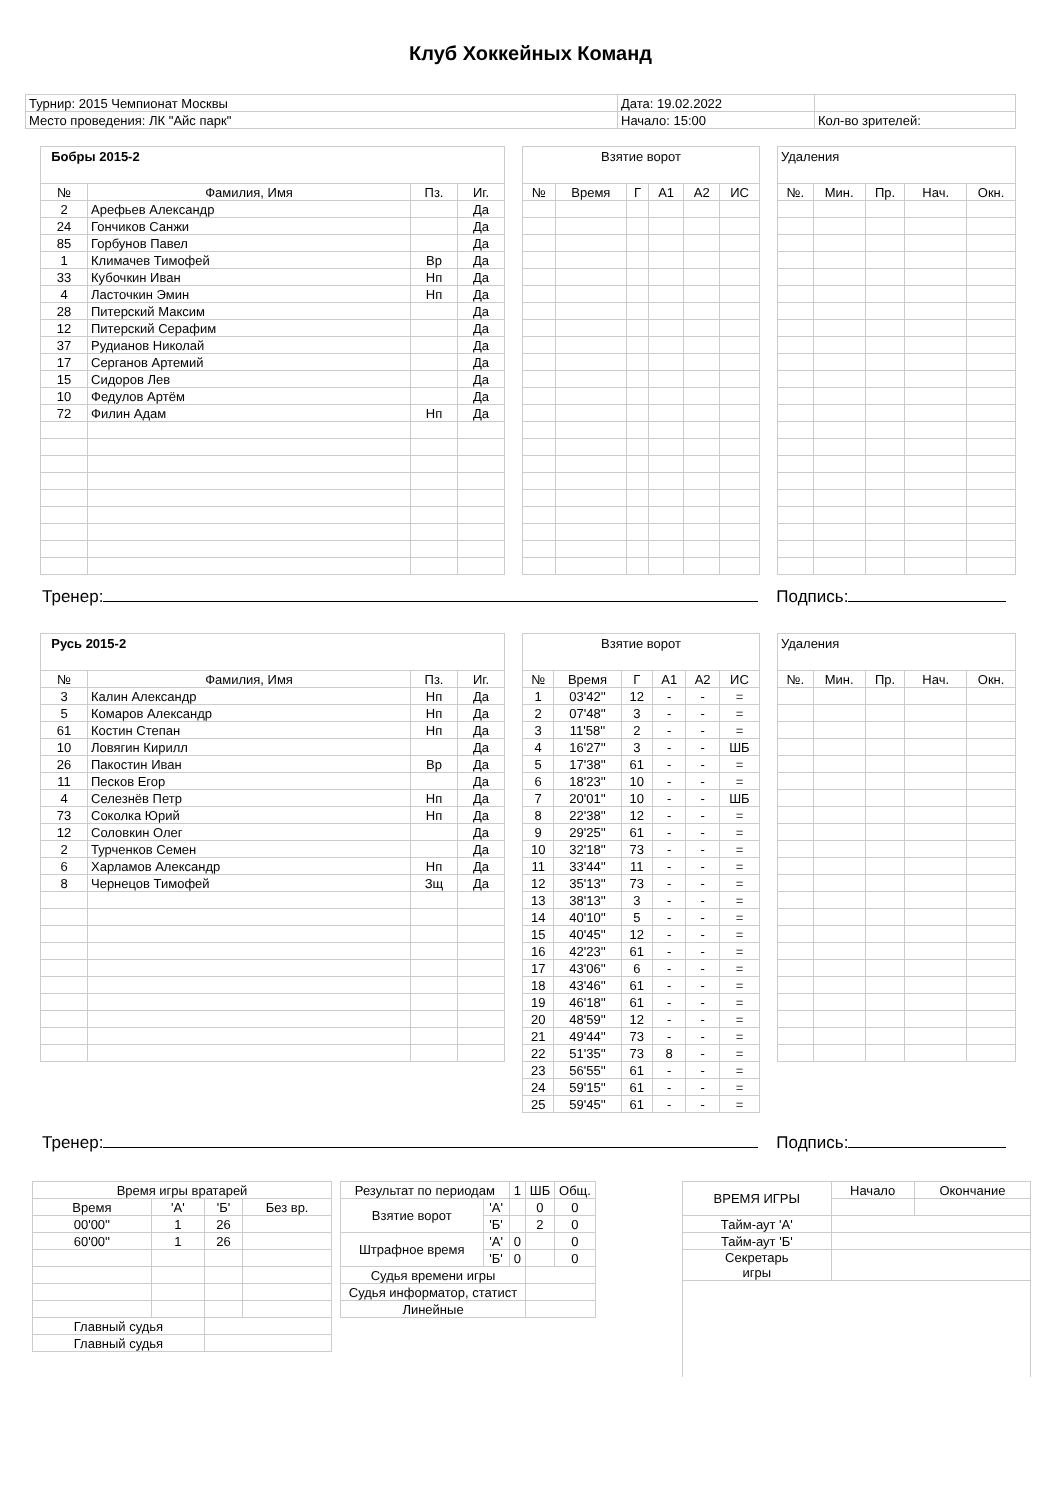Клуб Хоккейных Команд
| Турнир: 2015 Чемпионат Москвы | Дата: 19.02.2022 | |
| Место проведения: ЛК "Айс парк" | Начало: 15:00 | Кол-во зрителей: |
| Бобры 2015-2 | | | |
| № | Фамилия, Имя | Пз. | Иг. |
| 2 | Арефьев Александр | | Да |
| 24 | Гончиков Санжи | | Да |
| 85 | Горбунов Павел | | Да |
| 1 | Климачев Тимофей | Вр | Да |
| 33 | Кубочкин Иван | Нп | Да |
| 4 | Ласточкин Эмин | Нп | Да |
| 28 | Питерский Максим | | Да |
| 12 | Питерский Серафим | | Да |
| 37 | Рудианов Николай | | Да |
| 17 | Серганов Артемий | | Да |
| 15 | Сидоров Лев | | Да |
| 10 | Федулов Артём | | Да |
| 72 | Филин Адам | Нп | Да |
| Взятие ворот | | | | | |
| № | Время | Г | А1 | А2 | ИС |
| Удаления | | | | |
| №. | Мин. | Пр. | Нач. | Окн. |
Тренер: Подпись:
| Русь 2015-2 | | | |
| № | Фамилия, Имя | Пз. | Иг. |
| 3 | Калин Александр | Нп | Да |
| 5 | Комаров Александр | Нп | Да |
| 61 | Костин Степан | Нп | Да |
| 10 | Ловягин Кирилл | | Да |
| 26 | Пакостин Иван | Вр | Да |
| 11 | Песков Егор | | Да |
| 4 | Селезнёв Петр | Нп | Да |
| 73 | Соколка Юрий | Нп | Да |
| 12 | Соловкин Олег | | Да |
| 2 | Турченков Семен | | Да |
| 6 | Харламов Александр | Нп | Да |
| 8 | Чернецов Тимофей | Зщ | Да |
| Взятие ворот | | | | | |
| № | Время | Г | А1 | А2 | ИС |
| 1 | 03'42'' | 12 | - | - | = |
| 2 | 07'48'' | 3 | - | - | = |
| 3 | 11'58'' | 2 | - | - | = |
| 4 | 16'27'' | 3 | - | - | ШБ |
| 5 | 17'38'' | 61 | - | - | = |
| 6 | 18'23'' | 10 | - | - | = |
| 7 | 20'01'' | 10 | - | - | ШБ |
| 8 | 22'38'' | 12 | - | - | = |
| 9 | 29'25'' | 61 | - | - | = |
| 10 | 32'18'' | 73 | - | - | = |
| 11 | 33'44'' | 11 | - | - | = |
| 12 | 35'13'' | 73 | - | - | = |
| 13 | 38'13'' | 3 | - | - | = |
| 14 | 40'10'' | 5 | - | - | = |
| 15 | 40'45'' | 12 | - | - | = |
| 16 | 42'23'' | 61 | - | - | = |
| 17 | 43'06'' | 6 | - | - | = |
| 18 | 43'46'' | 61 | - | - | = |
| 19 | 46'18'' | 61 | - | - | = |
| 20 | 48'59'' | 12 | - | - | = |
| 21 | 49'44'' | 73 | - | - | = |
| 22 | 51'35'' | 73 | 8 | - | = |
| 23 | 56'55'' | 61 | - | - | = |
| 24 | 59'15'' | 61 | - | - | = |
| 25 | 59'45'' | 61 | - | - | = |
| Удаления | | | | |
| №. | Мин. | Пр. | Нач. | Окн. |
Тренер: Подпись:
| Время игры вратарей | | | |
| Время | 'А' | 'Б' | Без вр. |
| 00'00'' | 1 | 26 | |
| 60'00'' | 1 | 26 | |
| Главный судья | | | |
| Главный судья | | | |
| Результат по периодам | | 1 | ШБ | Общ. |
| Взятие ворот | 'А' | | 0 | 0 |
| | 'Б' | | 2 | 0 |
| Штрафное время | 'А' | 0 | | 0 |
| | 'Б' | 0 | | 0 |
| Судья времени игры | | | | |
| Судья информатор, статист | | | | |
| Линейные | | | | |
| ВРЕМЯ ИГРЫ | Начало | Окончание |
| Тайм-аут 'А' | | |
| Тайм-аут 'Б' | | |
| Секретарь игры | | |